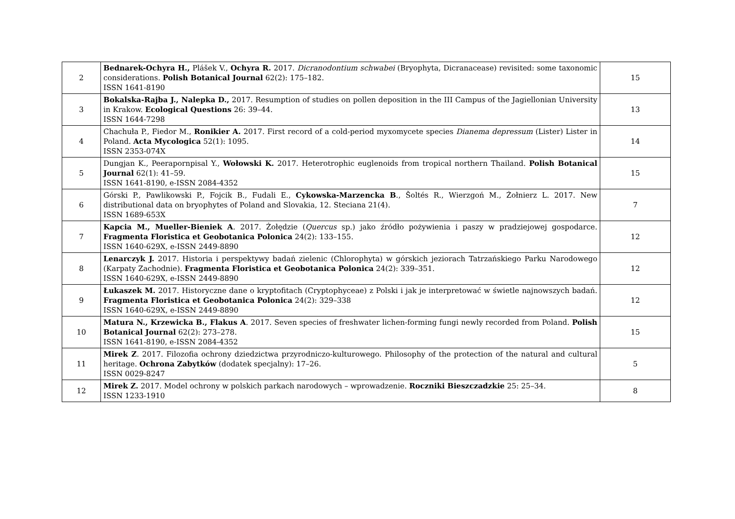| 2 | Bednarek-Ochyra H., Plášek V., Ochyra R. 2017. Dicranodontium schwabei (Bryophyta, Dicranacease) revisited: some taxonomic considerations. Polish Botanical Journal 62(2): 175–182. ISSN 1641-8190 | 15 |
| 3 | Bokalska-Rajba J., Nalepka D., 2017. Resumption of studies on pollen deposition in the III Campus of the Jagiellonian University in Krakow. Ecological Questions 26: 39–44. ISSN 1644-7298 | 13 |
| 4 | Chachuła P., Fiedor M., Ronikier A. 2017. First record of a cold-period myxomycete species Dianema depressum (Lister) Lister in Poland. Acta Mycologica 52(1): 1095. ISSN 2353-074X | 14 |
| 5 | Dungjan K., Peerapornpisal Y., Wołowski K. 2017. Heterotrophic euglenoids from tropical northern Thailand. Polish Botanical Journal 62(1): 41–59. ISSN 1641-8190, e-ISSN 2084-4352 | 15 |
| 6 | Górski P., Pawlikowski P., Fojcik B., Fudali E., Cykowska-Marzencka B ., Šoltés R., Wierzgoń M., Żołnierz L. 2017. New distributional data on bryophytes of Poland and Slovakia, 12. Steciana 21(4). ISSN 1689-653X | 7 |
| 7 | Kapcia M., Mueller-Bieniek A . 2017. Żołędzie ( Quercus sp.) jako źródło pożywienia i paszy w pradziejowej gospodarce. Fragmenta Floristica et Geobotanica Polonica 24(2): 133–155. ISSN 1640-629X, e-ISSN 2449-8890 | 12 |
| 8 | Lenarczyk J. 2017. Historia i perspektywy badań zielenic (Chlorophyta) w górskich jeziorach Tatrzańskiego Parku Narodowego (Karpaty Zachodnie). Fragmenta Floristica et Geobotanica Polonica 24(2): 339–351. ISSN 1640-629X, e-ISSN 2449-8890 | 12 |
| 9 | Łukaszek M. 2017. Historyczne dane o kryptofitach (Cryptophyceae) z Polski i jak je interpretować w świetle najnowszych badań. Fragmenta Floristica et Geobotanica Polonica 24(2): 329–338 ISSN 1640-629X, e-ISSN 2449-8890 | 12 |
| 10 | Matura N., Krzewicka B., Flakus A . 2017. Seven species of freshwater lichen-forming fungi newly recorded from Poland. Polish Botanical Journal 62(2): 273–278. ISSN 1641-8190, e-ISSN 2084-4352 | 15 |
| 11 | Mirek Z . 2017. Filozofia ochrony dziedzictwa przyrodniczo-kulturowego. Philosophy of the protection of the natural and cultural heritage. Ochrona Zabytków (dodatek specjalny): 17–26. ISSN 0029-8247 | 5 |
| 12 | Mirek Z. 2017. Model ochrony w polskich parkach narodowych – wprowadzenie. Roczniki Bieszczadzkie 25: 25–34. ISSN 1233-1910 | 8 |